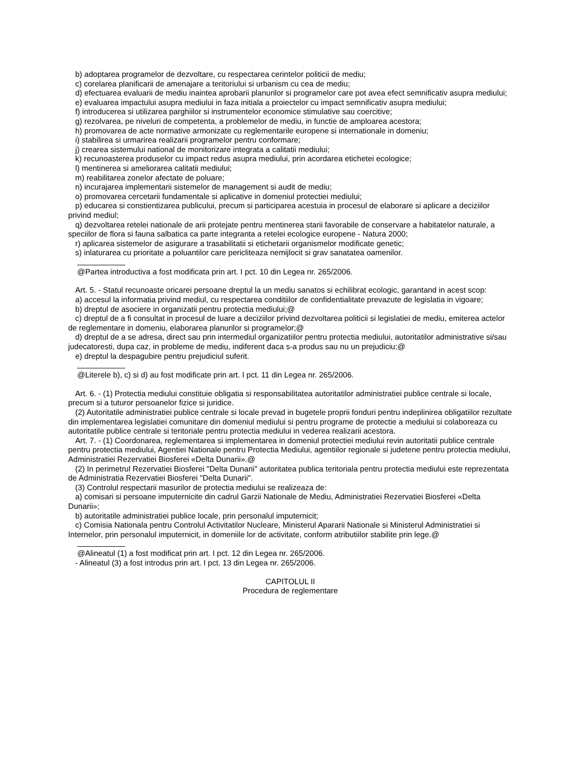b) adoptarea programelor de dezvoltare, cu respectarea cerintelor politicii de mediu;
c) corelarea planificarii de amenajare a teritoriului si urbanism cu cea de mediu;
d) efectuarea evaluarii de mediu inaintea aprobarii planurilor si programelor care pot avea efect semnificativ asupra mediului;
e) evaluarea impactului asupra mediului in faza initiala a proiectelor cu impact semnificativ asupra mediului;
f) introducerea si utilizarea parghiilor si instrumentelor economice stimulative sau coercitive;
g) rezolvarea, pe niveluri de competenta, a problemelor de mediu, in functie de amploarea acestora;
h) promovarea de acte normative armonizate cu reglementarile europene si internationale in domeniu;
i) stabilirea si urmarirea realizarii programelor pentru conformare;
j) crearea sistemului national de monitorizare integrata a calitatii mediului;
k) recunoasterea produselor cu impact redus asupra mediului, prin acordarea etichetei ecologice;
l) mentinerea si ameliorarea calitatii mediului;
m) reabilitarea zonelor afectate de poluare;
n) incurajarea implementarii sistemelor de management si audit de mediu;
o) promovarea cercetarii fundamentale si aplicative in domeniul protectiei mediului;
p) educarea si constientizarea publicului, precum si participarea acestuia in procesul de elaborare si aplicare a deciziilor privind mediul;
q) dezvoltarea retelei nationale de arii protejate pentru mentinerea starii favorabile de conservare a habitatelor naturale, a speciilor de flora si fauna salbatica ca parte integranta a retelei ecologice europene - Natura 2000;
r) aplicarea sistemelor de asigurare a trasabilitatii si etichetarii organismelor modificate genetic;
s) inlaturarea cu prioritate a poluantilor care pericliteaza nemijlocit si grav sanatatea oamenilor.
@Partea introductiva a fost modificata prin art. I pct. 10 din Legea nr. 265/2006.
Art. 5. - Statul recunoaste oricarei persoane dreptul la un mediu sanatos si echilibrat ecologic, garantand in acest scop:
a) accesul la informatia privind mediul, cu respectarea conditiilor de confidentialitate prevazute de legislatia in vigoare;
b) dreptul de asociere in organizatii pentru protectia mediului;@
c) dreptul de a fi consultat in procesul de luare a deciziilor privind dezvoltarea politicii si legislatiei de mediu, emiterea actelor de reglementare in domeniu, elaborarea planurilor si programelor;@
d) dreptul de a se adresa, direct sau prin intermediul organizatiilor pentru protectia mediului, autoritatilor administrative si/sau judecatoresti, dupa caz, in probleme de mediu, indiferent daca s-a produs sau nu un prejudiciu;@
e) dreptul la despagubire pentru prejudiciul suferit.
@Literele b), c) si d) au fost modificate prin art. I pct. 11 din Legea nr. 265/2006.
Art. 6. - (1) Protectia mediului constituie obligatia si responsabilitatea autoritatilor administratiei publice centrale si locale, precum si a tuturor persoanelor fizice si juridice.
(2) Autoritatile administratiei publice centrale si locale prevad in bugetele proprii fonduri pentru indeplinirea obligatiilor rezultate din implementarea legislatiei comunitare din domeniul mediului si pentru programe de protectie a mediului si colaboreaza cu autoritatile publice centrale si teritoriale pentru protectia mediului in vederea realizarii acestora.
Art. 7. - (1) Coordonarea, reglementarea si implementarea in domeniul protectiei mediului revin autoritatii publice centrale pentru protectia mediului, Agentiei Nationale pentru Protectia Mediului, agentiilor regionale si judetene pentru protectia mediului, Administratiei Rezervatiei Biosferei «Delta Dunarii».@
(2) In perimetrul Rezervatiei Biosferei "Delta Dunarii" autoritatea publica teritoriala pentru protectia mediului este reprezentata de Administratia Rezervatiei Biosferei "Delta Dunarii".
(3) Controlul respectarii masurilor de protectia mediului se realizeaza de:
a) comisari si persoane imputernicite din cadrul Garzii Nationale de Mediu, Administratiei Rezervatiei Biosferei «Delta Dunarii»;
b) autoritatile administratiei publice locale, prin personalul imputernicit;
c) Comisia Nationala pentru Controlul Activitatilor Nucleare, Ministerul Apararii Nationale si Ministerul Administratiei si Internelor, prin personalul imputernicit, in domeniile lor de activitate, conform atributiilor stabilite prin lege.@
@Alineatul (1) a fost modificat prin art. I pct. 12 din Legea nr. 265/2006.
- Alineatul (3) a fost introdus prin art. I pct. 13 din Legea nr. 265/2006.
CAPITOLUL II
Procedura de reglementare